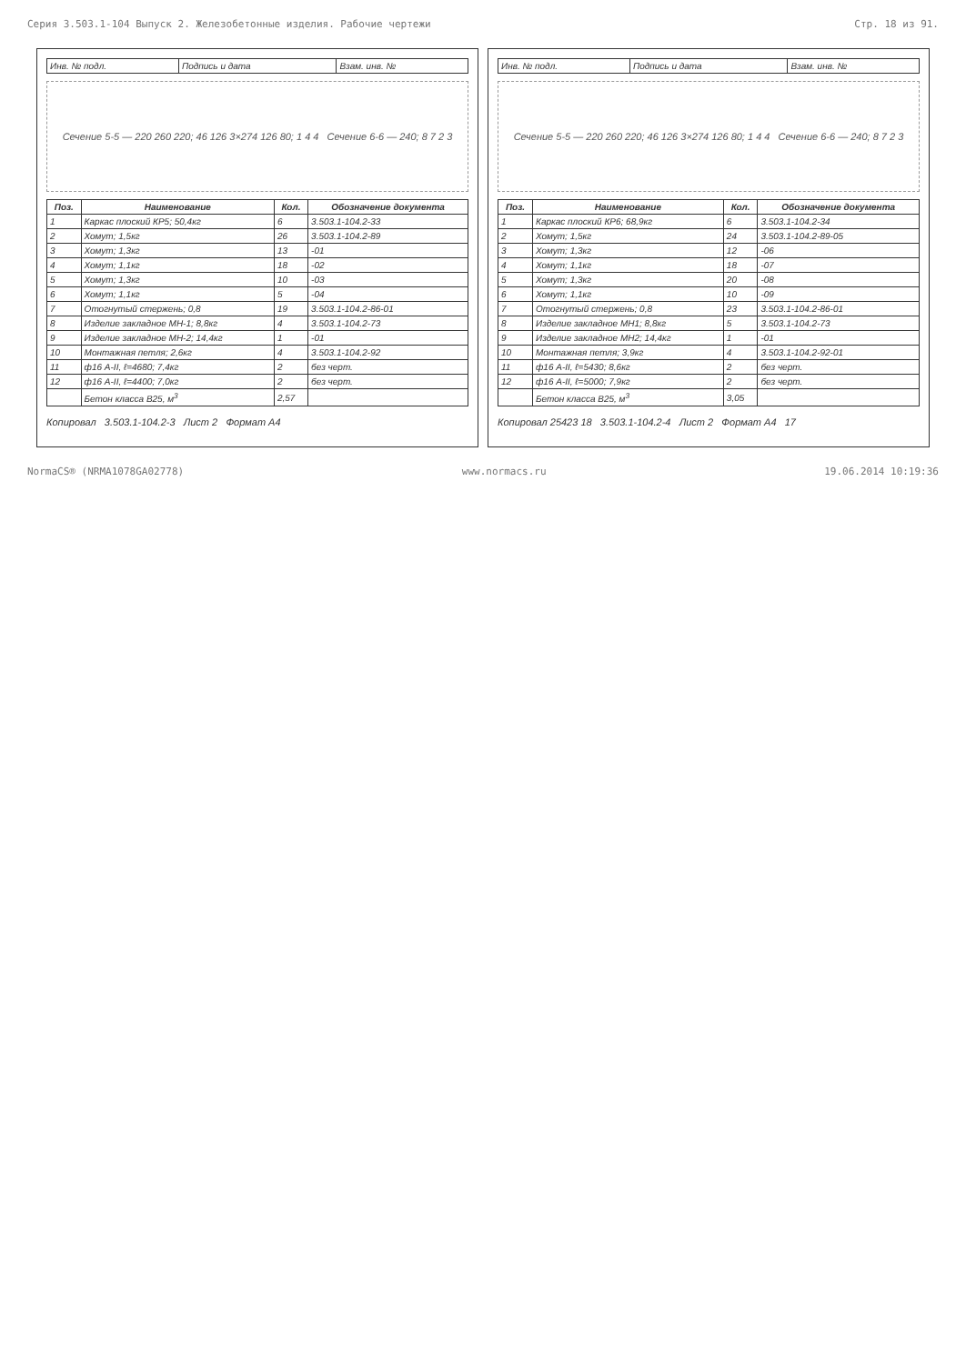Серия 3.503.1-104 Выпуск 2. Железобетонные изделия. Рабочие чертежи Стр. 18 из 91.
| Инв. № подл. | Подпись и дата | Взам. инв. № |
Сечение 5-5 — 220 260 220; 46 126 3×274 126 80; 1 4 4 Сечение 6-6 — 240; 8 7 2 3
| Поз. | Наименование | Кол. | Обозначение документа |
| --- | --- | --- | --- |
| 1 | Каркас плоский КР5; 50,4кг | 6 | 3.503.1-104.2-33 |
| 2 | Хомут; 1,5кг | 26 | 3.503.1-104.2-89 |
| 3 | Хомут; 1,3кг | 13 | -01 |
| 4 | Хомут; 1,1кг | 18 | -02 |
| 5 | Хомут; 1,3кг | 10 | -03 |
| 6 | Хомут; 1,1кг | 5 | -04 |
| 7 | Отогнутый стержень; 0,8 | 19 | 3.503.1-104.2-86-01 |
| 8 | Изделие закладное МН-1; 8,8кг | 4 | 3.503.1-104.2-73 |
| 9 | Изделие закладное МН-2; 14,4кг | 1 | -01 |
| 10 | Монтажная петля; 2,6кг | 4 | 3.503.1-104.2-92 |
| 11 | ф16 А-II, ℓ=4680; 7,4кг | 2 | без черт. |
| 12 | ф16 А-II, ℓ=4400; 7,0кг | 2 | без черт. |
| | Бетон класса В25, м<sup>3</sup> | 2,57 | |
Копировал 3.503.1-104.2-3 Лист 2 Формат А4
| Инв. № подл. | Подпись и дата | Взам. инв. № |
Сечение 5-5 — 220 260 220; 46 126 3×274 126 80; 1 4 4 Сечение 6-6 — 240; 8 7 2 3
| Поз. | Наименование | Кол. | Обозначение документа |
| --- | --- | --- | --- |
| 1 | Каркас плоский КР6; 68,9кг | 6 | 3.503.1-104.2-34 |
| 2 | Хомут; 1,5кг | 24 | 3.503.1-104.2-89-05 |
| 3 | Хомут; 1,3кг | 12 | -06 |
| 4 | Хомут; 1,1кг | 18 | -07 |
| 5 | Хомут; 1,3кг | 20 | -08 |
| 6 | Хомут; 1,1кг | 10 | -09 |
| 7 | Отогнутый стержень; 0,8 | 23 | 3.503.1-104.2-86-01 |
| 8 | Изделие закладное МН1; 8,8кг | 5 | 3.503.1-104.2-73 |
| 9 | Изделие закладное МН2; 14,4кг | 1 | -01 |
| 10 | Монтажная петля; 3,9кг | 4 | 3.503.1-104.2-92-01 |
| 11 | ф16 А-II, ℓ=5430; 8,6кг | 2 | без черт. |
| 12 | ф16 А-II, ℓ=5000; 7,9кг | 2 | без черт. |
| | Бетон класса В25, м<sup>3</sup> | 3,05 | |
Копировал 25423 18 3.503.1-104.2-4 Лист 2 Формат А4 17
NormaCS® (NRMA1078GA02778) www.normacs.ru 19.06.2014 10:19:36